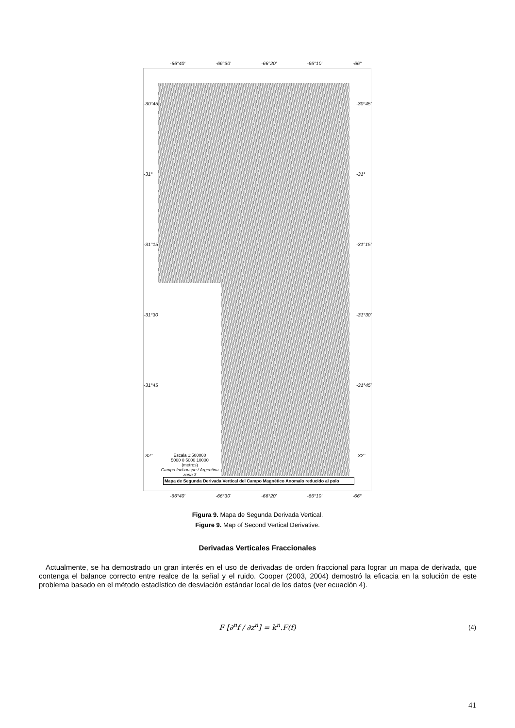-66°40' -66°30' -66°20' -66°10' -66°
-30°45'
-31°
-31°15'
-31°30'
-31°45'
-32°
Escala 1:500000
5000 0 5000 10000
(metros)
Campo Inchauspe / Argentina zona 3
Mapa de Segunda Derivada Vertical del Campo Magnético Anomalo reducido al polo
-30°45'
-31°
-31°15'
-31°30'
-31°45'
-32°
-66°40' -66°30' -66°20' -66°10' -66°
Figura 9. Mapa de Segunda Derivada Vertical.
Figure 9. Map of Second Vertical Derivative.
Derivadas Verticales Fraccionales
Actualmente, se ha demostrado un gran interés en el uso de derivadas de orden fraccional para lograr un mapa de derivada, que contenga el balance correcto entre realce de la señal y el ruido. Cooper (2003, 2004) demostró la eficacia en la solución de este problema basado en el método estadístico de desviación estándar local de los datos (ver ecuación 4).
F [∂<sup>n</sup>f / ∂z<sup>n</sup>] = k<sup>n</sup>.F(f) (4)
41